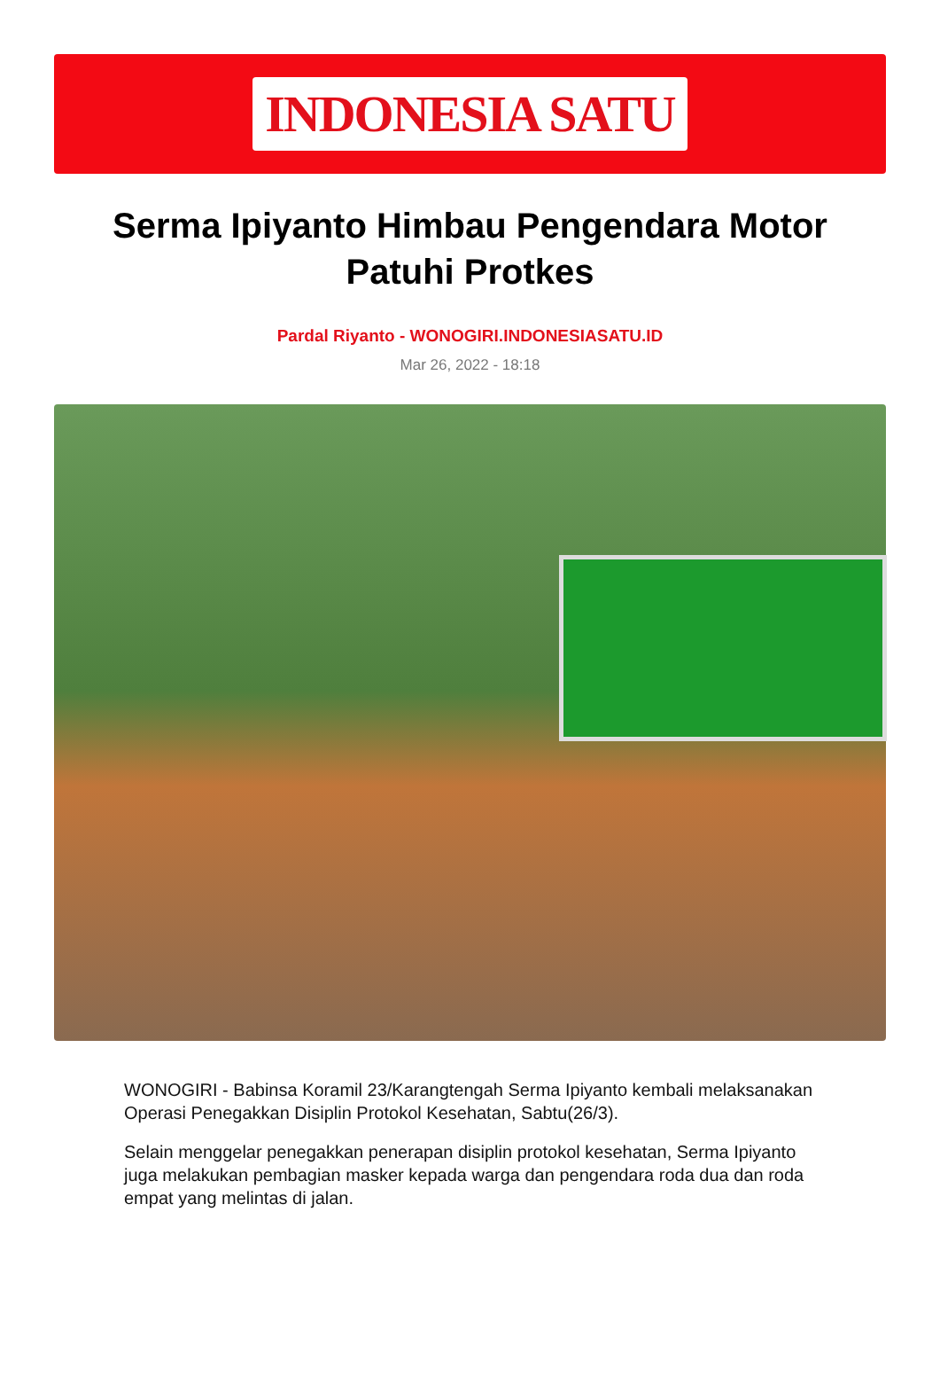INDONESIA SATU
Serma Ipiyanto Himbau Pengendara Motor Patuhi Protkes
Pardal Riyanto - WONOGIRI.INDONESIASATU.ID
Mar 26, 2022 - 18:18
WONOGIRI - Babinsa Koramil 23/Karangtengah Serma Ipiyanto kembali melaksanakan Operasi Penegakkan Disiplin Protokol Kesehatan, Sabtu(26/3).
Selain menggelar penegakkan penerapan disiplin protokol kesehatan, Serma Ipiyanto juga melakukan pembagian masker kepada warga dan pengendara roda dua dan roda empat yang melintas di jalan.